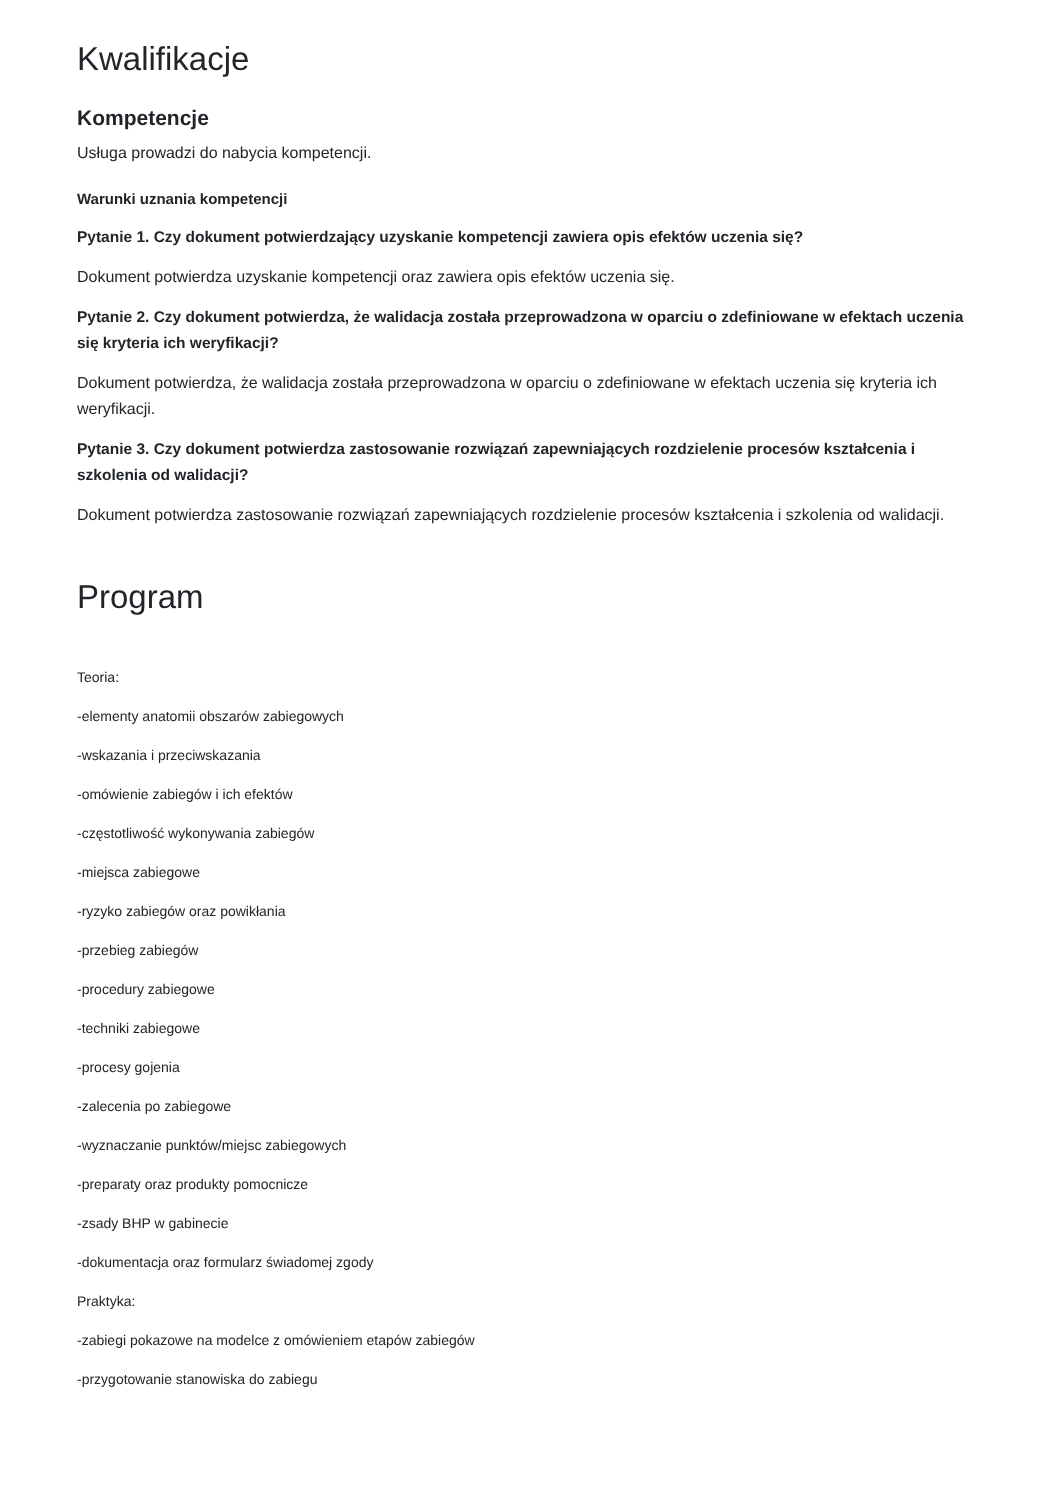Kwalifikacje
Kompetencje
Usługa prowadzi do nabycia kompetencji.
Warunki uznania kompetencji
Pytanie 1. Czy dokument potwierdzający uzyskanie kompetencji zawiera opis efektów uczenia się?
Dokument potwierdza uzyskanie kompetencji oraz zawiera opis efektów uczenia się.
Pytanie 2. Czy dokument potwierdza, że walidacja została przeprowadzona w oparciu o zdefiniowane w efektach uczenia się kryteria ich weryfikacji?
Dokument potwierdza, że walidacja została przeprowadzona w oparciu o zdefiniowane w efektach uczenia się kryteria ich weryfikacji.
Pytanie 3. Czy dokument potwierdza zastosowanie rozwiązań zapewniających rozdzielenie procesów kształcenia i szkolenia od walidacji?
Dokument potwierdza zastosowanie rozwiązań zapewniających rozdzielenie procesów kształcenia i szkolenia od walidacji.
Program
Teoria:
-elementy anatomii obszarów zabiegowych
-wskazania i przeciwskazania
-omówienie zabiegów i ich efektów
-częstotliwość wykonywania zabiegów
-miejsca zabiegowe
-ryzyko zabiegów oraz powikłania
-przebieg zabiegów
-procedury zabiegowe
-techniki zabiegowe
-procesy gojenia
-zalecenia po zabiegowe
-wyznaczanie punktów/miejsc zabiegowych
-preparaty oraz produkty pomocnicze
-zsady BHP w gabinecie
-dokumentacja oraz formularz świadomej zgody
Praktyka:
-zabiegi pokazowe na modelce z omówieniem etapów zabiegów
-przygotowanie stanowiska do zabiegu